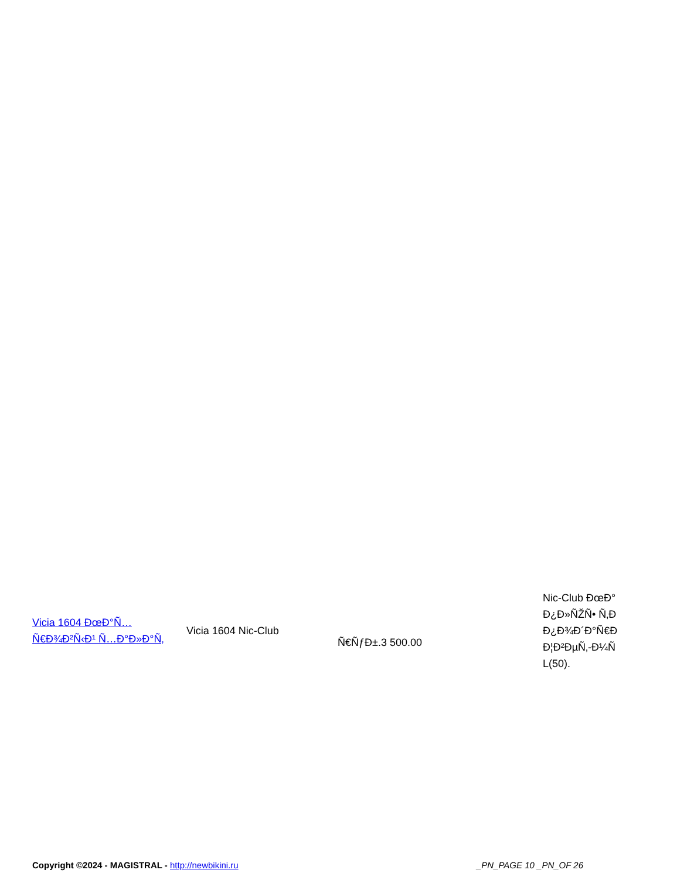| Vicia 1604 ÐœÐ°Ñ…Ñ€Ð¾Ð²Ñ‹Ð¹ Ñ…Ð°Ð»Ð°Ñ‚ | Vicia 1604 Nic-Club | Ñ€ÑƒÐ±.3 500.00 | Nic-Club ÐœÐ° Ð¿Ð»ÑŽÑ• Ñ‚Ð Ð¿Ð¾Ð´Ð°Ñ€Ð Ð¦Ð²ÐµÑ‚-Ð¼Ñ L(50). |
Copyright ©2024 - MAGISTRAL - http://newbikini.ru _PN_PAGE 10 _PN_OF 26